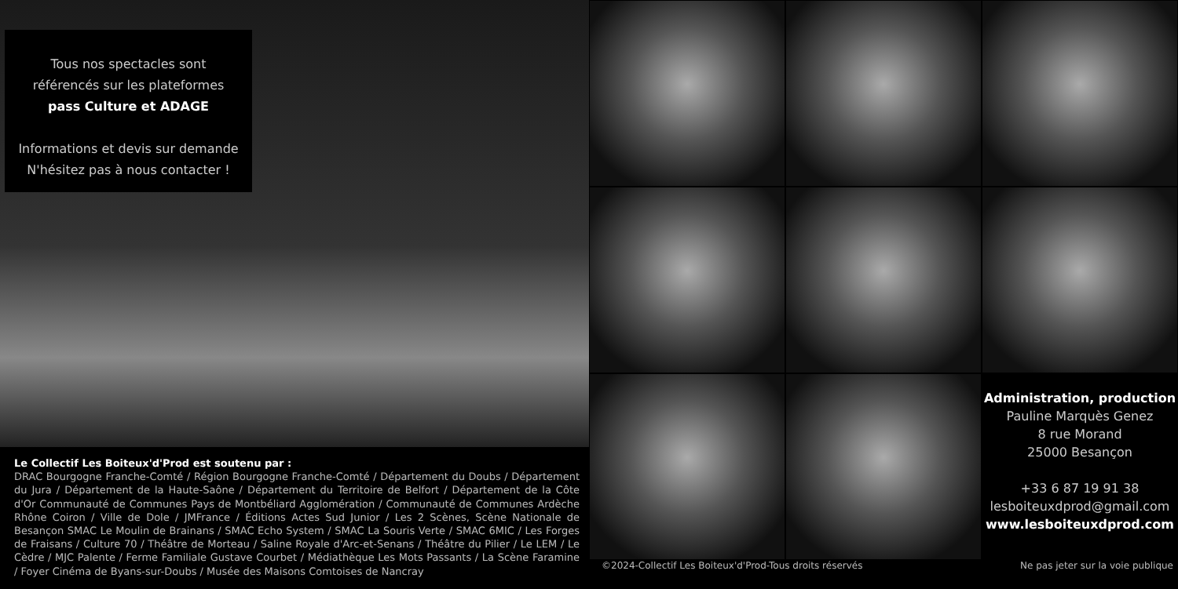Tous nos spectacles sont
référencés sur les plateformes
pass Culture et ADAGE
Informations et devis sur demande
N'hésitez pas à nous contacter !
Le Collectif Les Boiteux'd'Prod est soutenu par :
DRAC Bourgogne Franche-Comté / Région Bourgogne Franche-Comté / Département du Doubs / Département du Jura / Département de la Haute-Saône / Département du Territoire de Belfort / Département de la Côte d'Or Communauté de Communes Pays de Montbéliard Agglomération / Communauté de Communes Ardèche Rhône Coiron / Ville de Dole / JMFrance / Éditions Actes Sud Junior / Les 2 Scènes, Scène Nationale de Besançon SMAC Le Moulin de Brainans / SMAC Echo System / SMAC La Souris Verte / SMAC 6MIC / Les Forges de Fraisans / Culture 70 / Théâtre de Morteau / Saline Royale d'Arc-et-Senans / Théâtre du Pilier / Le LEM / Le Cèdre / MJC Palente / Ferme Familiale Gustave Courbet / Médiathèque Les Mots Passants / La Scène Faramine / Foyer Cinéma de Byans-sur-Doubs / Musée des Maisons Comtoises de Nancray
Administration, production
Pauline Marquès Genez
8 rue Morand
25000 Besançon
+33 6 87 19 91 38
lesboiteuxdprod@gmail.com
www.lesboiteuxdprod.com
©2024-Collectif Les Boiteux'd'Prod-Tous droits réservés Ne pas jeter sur la voie publique